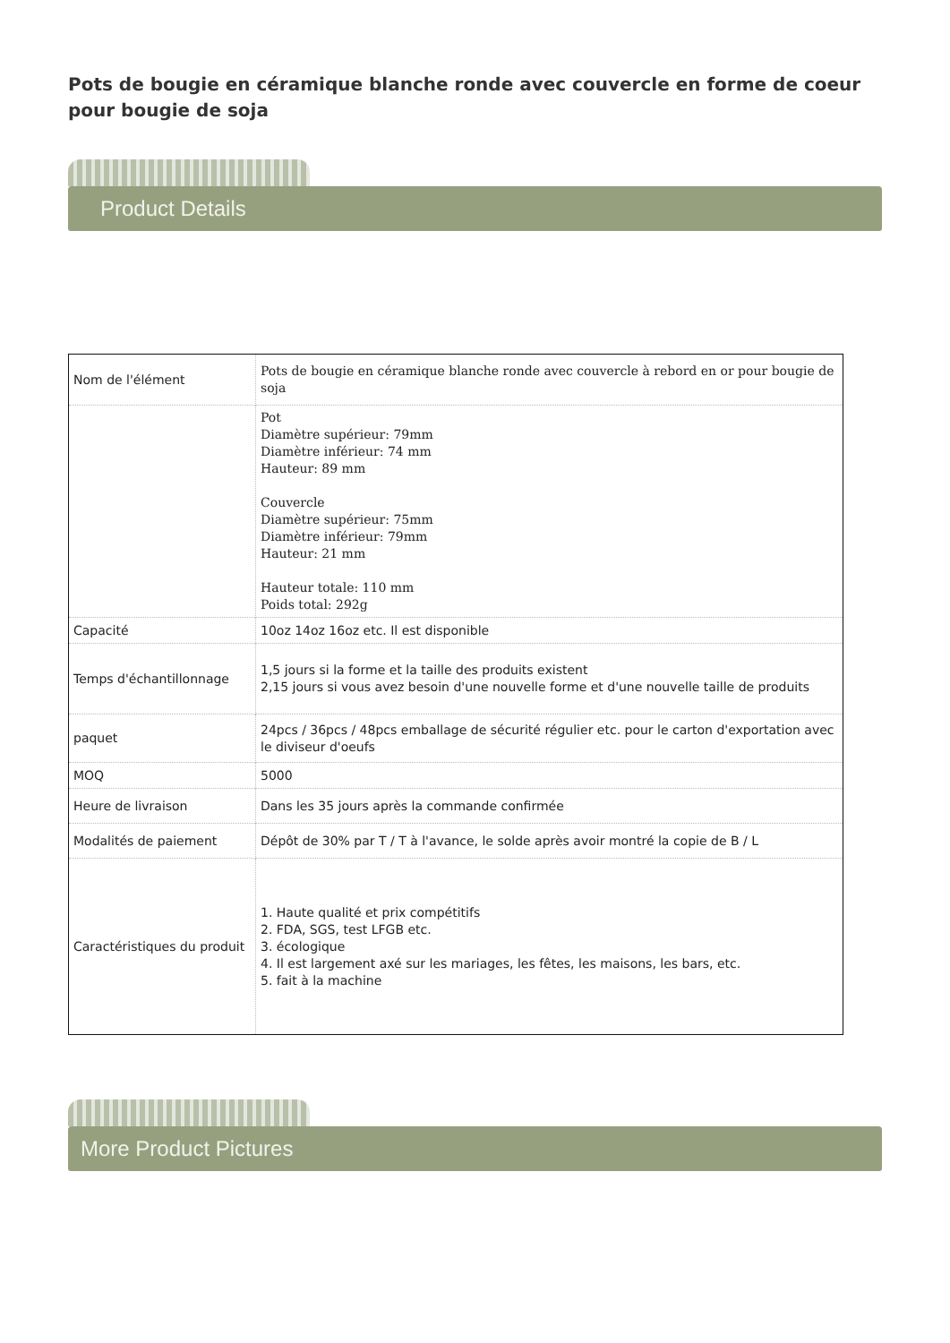Pots de bougie en céramique blanche ronde avec couvercle en forme de coeur pour bougie de soja
Product Details
| Nom de l'élément | Pots de bougie en céramique blanche ronde avec couvercle à rebord en or pour bougie de soja |
| | Pot Diamètre supérieur: 79mm Diamètre inférieur: 74 mm Hauteur: 89 mm Couvercle Diamètre supérieur: 75mm Diamètre inférieur: 79mm Hauteur: 21 mm Hauteur totale: 110 mm Poids total: 292g |
| Capacité | 10oz 14oz 16oz etc. Il est disponible |
| Temps d'échantillonnage | 1,5 jours si la forme et la taille des produits existent 2,15 jours si vous avez besoin d'une nouvelle forme et d'une nouvelle taille de produits |
| paquet | 24pcs / 36pcs / 48pcs emballage de sécurité régulier etc. pour le carton d'exportation avec le diviseur d'oeufs |
| MOQ | 5000 |
| Heure de livraison | Dans les 35 jours après la commande confirmée |
| Modalités de paiement | Dépôt de 30% par T / T à l'avance, le solde après avoir montré la copie de B / L |
| Caractéristiques du produit | 1. Haute qualité et prix compétitifs 2. FDA, SGS, test LFGB etc. 3. écologique 4. Il est largement axé sur les mariages, les fêtes, les maisons, les bars, etc. 5. fait à la machine |
More Product Pictures